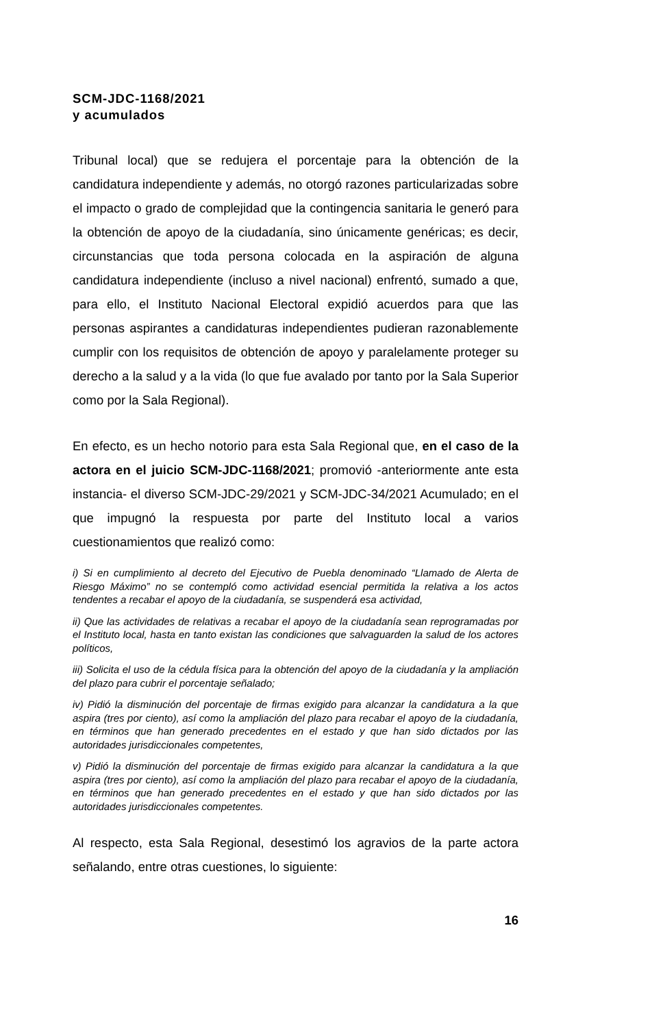SCM-JDC-1168/2021
y acumulados
Tribunal local) que se redujera el porcentaje para la obtención de la candidatura independiente y además, no otorgó razones particularizadas sobre el impacto o grado de complejidad que la contingencia sanitaria le generó para la obtención de apoyo de la ciudadanía, sino únicamente genéricas; es decir, circunstancias que toda persona colocada en la aspiración de alguna candidatura independiente (incluso a nivel nacional) enfrentó, sumado a que, para ello, el Instituto Nacional Electoral expidió acuerdos para que las personas aspirantes a candidaturas independientes pudieran razonablemente cumplir con los requisitos de obtención de apoyo y paralelamente proteger su derecho a la salud y a la vida (lo que fue avalado por tanto por la Sala Superior como por la Sala Regional).
En efecto, es un hecho notorio para esta Sala Regional que, en el caso de la actora en el juicio SCM-JDC-1168/2021; promovió -anteriormente ante esta instancia- el diverso SCM-JDC-29/2021 y SCM-JDC-34/2021 Acumulado; en el que impugnó la respuesta por parte del Instituto local a varios cuestionamientos que realizó como:
i) Si en cumplimiento al decreto del Ejecutivo de Puebla denominado “Llamado de Alerta de Riesgo Máximo” no se contempló como actividad esencial permitida la relativa a los actos tendentes a recabar el apoyo de la ciudadanía, se suspenderá esa actividad,
ii) Que las actividades de relativas a recabar el apoyo de la ciudadanía sean reprogramadas por el Instituto local, hasta en tanto existan las condiciones que salvaguarden la salud de los actores políticos,
iii) Solicita el uso de la cédula física para la obtención del apoyo de la ciudadanía y la ampliación del plazo para cubrir el porcentaje señalado;
iv) Pidió la disminución del porcentaje de firmas exigido para alcanzar la candidatura a la que aspira (tres por ciento), así como la ampliación del plazo para recabar el apoyo de la ciudadanía, en términos que han generado precedentes en el estado y que han sido dictados por las autoridades jurisdiccionales competentes,
v) Pidió la disminución del porcentaje de firmas exigido para alcanzar la candidatura a la que aspira (tres por ciento), así como la ampliación del plazo para recabar el apoyo de la ciudadanía, en términos que han generado precedentes en el estado y que han sido dictados por las autoridades jurisdiccionales competentes.
Al respecto, esta Sala Regional, desestimó los agravios de la parte actora señalando, entre otras cuestiones, lo siguiente:
16